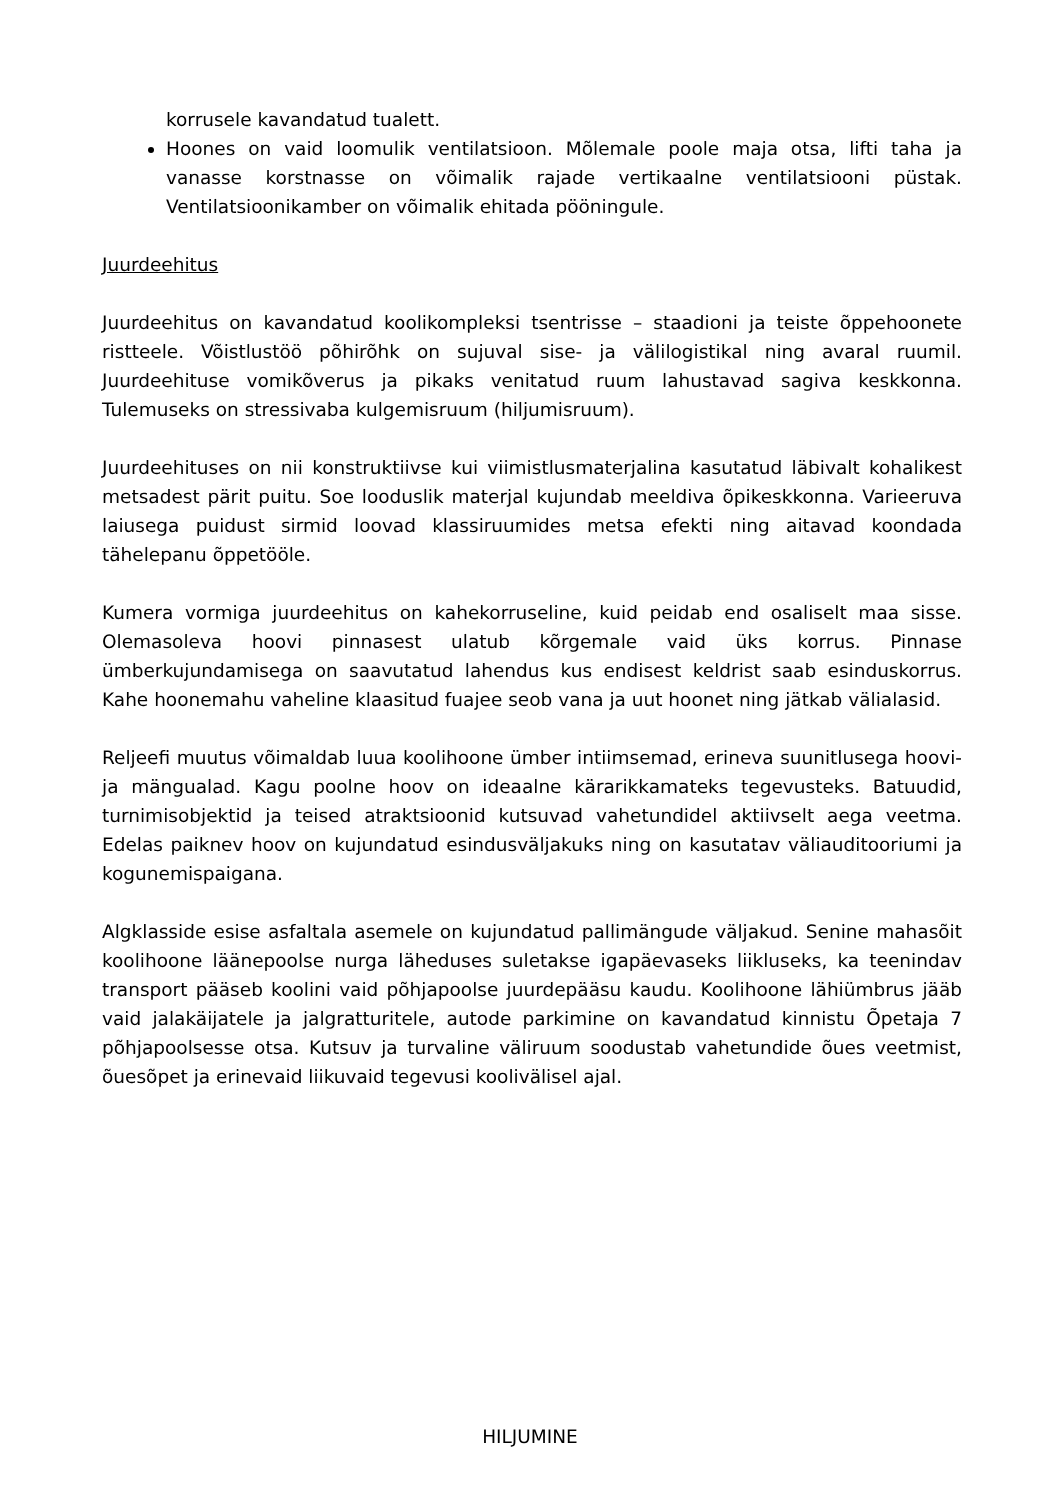korrusele kavandatud tualett.
Hoones on vaid loomulik ventilatsioon. Mõlemale poole maja otsa, lifti taha ja vanasse korstnasse on võimalik rajade vertikaalne ventilatsiooni püstak. Ventilatsioonikamber on võimalik ehitada pööningule.
Juurdeehitus
Juurdeehitus on kavandatud koolikompleksi tsentrisse – staadioni ja teiste õppehoonete ristteele. Võistlustöö põhirõhk on sujuval sise- ja välilogistikal ning avaral ruumil. Juurdeehituse vomikõverus ja pikaks venitatud ruum lahustavad sagiva keskkonna. Tulemuseks on stressivaba kulgemisruum (hiljumisruum).
Juurdeehituses on nii konstruktiivse kui viimistlusmaterjalina kasutatud läbivalt kohalikest metsadest pärit puitu. Soe looduslik materjal kujundab meeldiva õpikeskkonna. Varieeruva laiusega puidust sirmid loovad klassiruumides metsa efekti ning aitavad koondada tähelepanu õppetööle.
Kumera vormiga juurdeehitus on kahekorruseline, kuid peidab end osaliselt maa sisse. Olemasoleva hoovi pinnasest ulatub kõrgemale vaid üks korrus. Pinnase ümberkujundamisega on saavutatud lahendus kus endisest keldrist saab esinduskorrus. Kahe hoonemahu vaheline klaasitud fuajee seob vana ja uut hoonet ning jätkab välialasid.
Reljeefi muutus võimaldab luua koolihoone ümber intiimsemad, erineva suunitlusega hoovi- ja mängualad. Kagu poolne hoov on ideaalne kärarikkamateks tegevusteks. Batuudid, turnimisobjektid ja teised atraktsioonid kutsuvad vahetundidel aktiivselt aega veetma. Edelas paiknev hoov on kujundatud esindusväljakuks ning on kasutatav väliauditooriumi ja kogunemispaigana.
Algklasside esise asfaltala asemele on kujundatud pallimängude väljakud. Senine mahasõit koolihoone läänepoolse nurga läheduses suletakse igapäevaseks liikluseks, ka teenindav transport pääseb koolini vaid põhjapoolse juurdepääsu kaudu. Koolihoone lähiümbrus jääb vaid jalakäijatele ja jalgratturitele, autode parkimine on kavandatud kinnistu Õpetaja 7 põhjapoolsesse otsa. Kutsuv ja turvaline väliruum soodustab vahetundide õues veetmist, õuesõpet ja erinevaid liikuvaid tegevusi koolivälisel ajal.
HILJUMINE